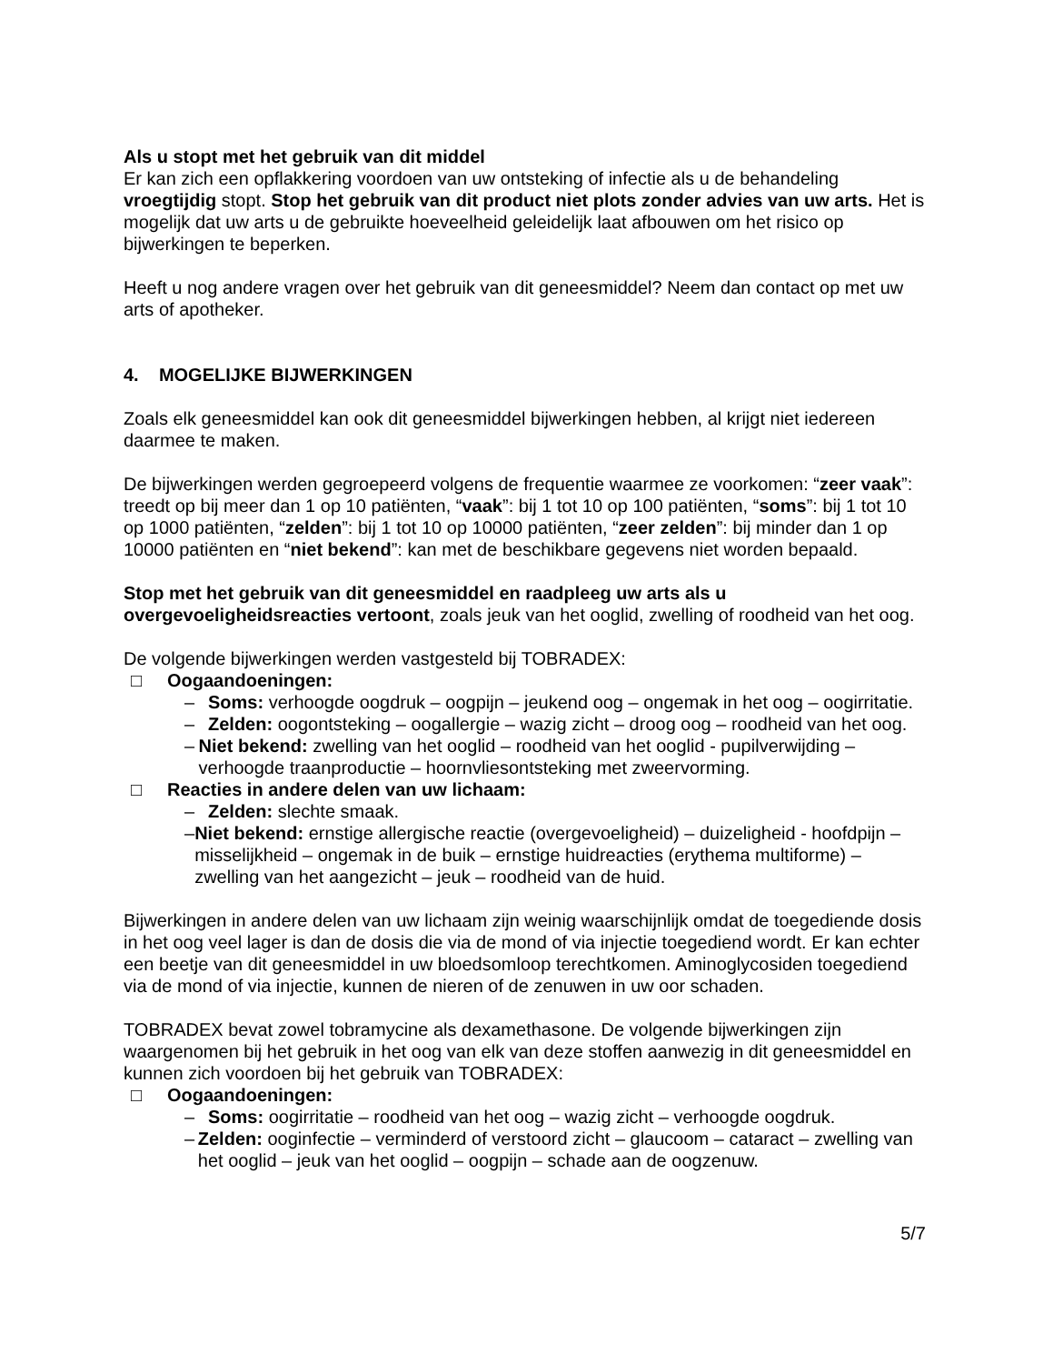Als u stopt met het gebruik van dit middel
Er kan zich een opflakkering voordoen van uw ontsteking of infectie als u de behandeling vroegtijdig stopt. Stop het gebruik van dit product niet plots zonder advies van uw arts. Het is mogelijk dat uw arts u de gebruikte hoeveelheid geleidelijk laat afbouwen om het risico op bijwerkingen te beperken.
Heeft u nog andere vragen over het gebruik van dit geneesmiddel? Neem dan contact op met uw arts of apotheker.
4. MOGELIJKE BIJWERKINGEN
Zoals elk geneesmiddel kan ook dit geneesmiddel bijwerkingen hebben, al krijgt niet iedereen daarmee te maken.
De bijwerkingen werden gegroepeerd volgens de frequentie waarmee ze voorkomen: “zeer vaak”: treedt op bij meer dan 1 op 10 patiënten, “vaak”: bij 1 tot 10 op 100 patiënten, “soms”: bij 1 tot 10 op 1000 patiënten, “zelden”: bij 1 tot 10 op 10000 patiënten, “zeer zelden”: bij minder dan 1 op 10000 patiënten en “niet bekend”: kan met de beschikbare gegevens niet worden bepaald.
Stop met het gebruik van dit geneesmiddel en raadpleeg uw arts als u overgevoeligheidsreacties vertoont, zoals jeuk van het ooglid, zwelling of roodheid van het oog.
De volgende bijwerkingen werden vastgesteld bij TOBRADEX:
□ Oogaandoeningen:
– Soms: verhoogde oogdruk – oogpijn – jeukend oog – ongemak in het oog – oogirritatie.
– Zelden: oogontsteking – oogallergie – wazig zicht – droog oog – roodheid van het oog.
– Niet bekend: zwelling van het ooglid – roodheid van het ooglid - pupilverwijding – verhoogde traanproductie – hoornvliesontsteking met zweervorming.
□ Reacties in andere delen van uw lichaam:
– Zelden: slechte smaak.
– Niet bekend: ernstige allergische reactie (overgevoeligheid) – duizeligheid - hoofdpijn – misselijkheid – ongemak in de buik – ernstige huidreacties (erythema multiforme) – zwelling van het aangezicht – jeuk – roodheid van de huid.
Bijwerkingen in andere delen van uw lichaam zijn weinig waarschijnlijk omdat de toegediende dosis in het oog veel lager is dan de dosis die via de mond of via injectie toegediend wordt. Er kan echter een beetje van dit geneesmiddel in uw bloedsomloop terechtkomen. Aminoglycosiden toegediend via de mond of via injectie, kunnen de nieren of de zenuwen in uw oor schaden.
TOBRADEX bevat zowel tobramycine als dexamethasone. De volgende bijwerkingen zijn waargenomen bij het gebruik in het oog van elk van deze stoffen aanwezig in dit geneesmiddel en kunnen zich voordoen bij het gebruik van TOBRADEX:
□ Oogaandoeningen:
– Soms: oogirritatie – roodheid van het oog – wazig zicht – verhoogde oogdruk.
– Zelden: ooginfectie – verminderd of verstoord zicht – glaucoom – cataract – zwelling van het ooglid – jeuk van het ooglid – oogpijn – schade aan de oogzenuw.
5/7